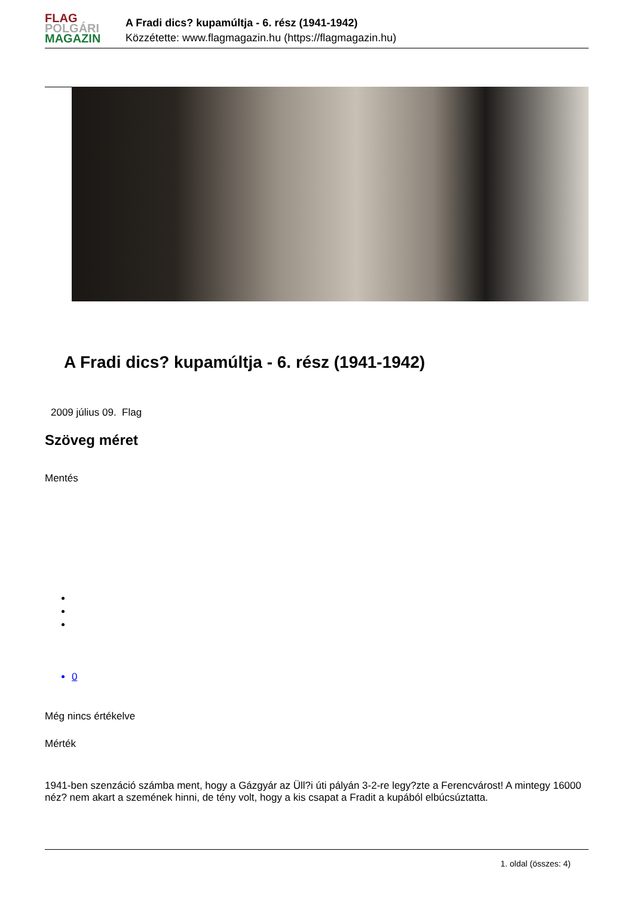FLAG
POLGÁRI
MAGAZIN
A Fradi dics? kupamúltja - 6. rész (1941-1942)
Közzétette: www.flagmagazin.hu (https://flagmagazin.hu)
A Fradi dics? kupamúltja - 6. rész (1941-1942)
2009 július 09. Flag
Szöveg méret
Mentés
0
Még nincs értékelve
Mérték
1941-ben szenzáció számba ment, hogy a Gázgyár az Üll?i úti pályán 3-2-re legy?zte a Ferencvárost! A mintegy 16000 néz? nem akart a szemének hinni, de tény volt, hogy a kis csapat a Fradit a kupából elbúcsúztatta.
1. oldal (összes: 4)